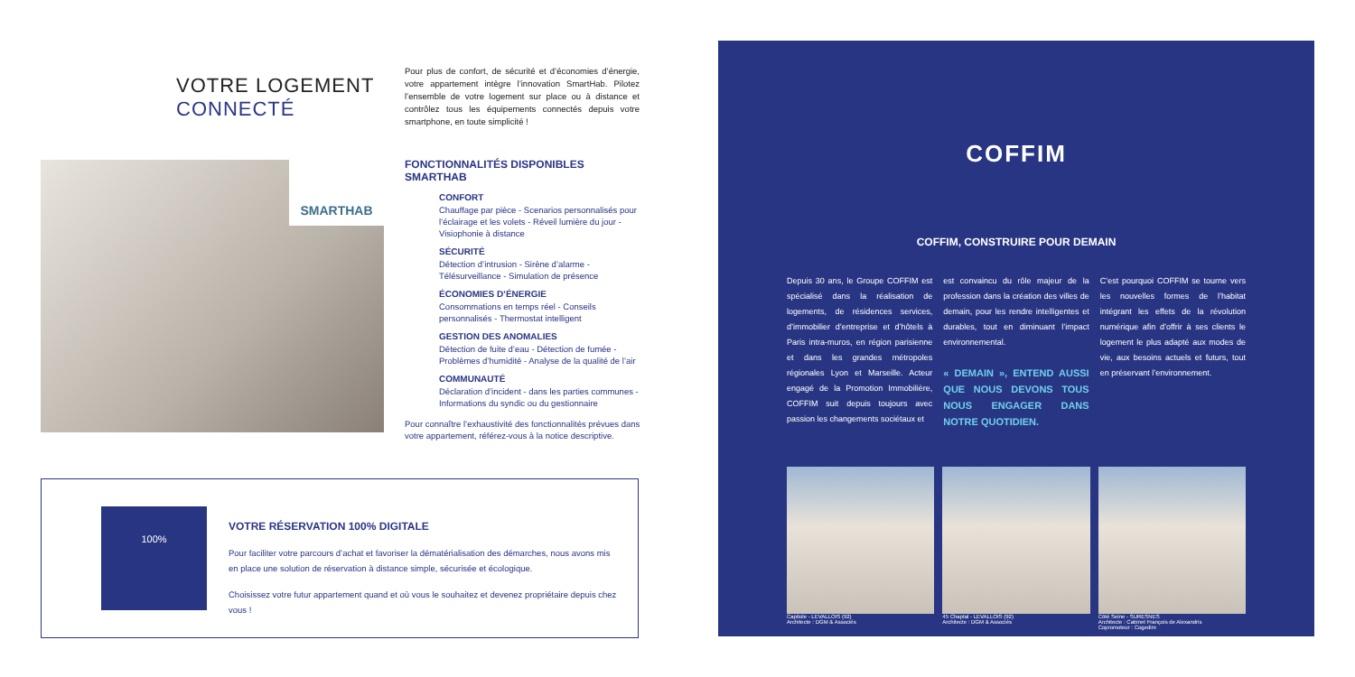VOTRE LOGEMENT
CONNECTÉ
Pour plus de confort, de sécurité et d’économies d’énergie, votre appartement intègre l’innovation SmartHab. Pilotez l’ensemble de votre logement sur place ou à distance et contrôlez tous les équipements connectés depuis votre smartphone, en toute simplicité !
SMARTHAB
FONCTIONNALITÉS DISPONIBLES SMARTHAB
CONFORT
Chauffage par pièce - Scenarios personnalisés pour l’éclairage et les volets - Réveil lumière du jour - Visiophonie à distance
SÉCURITÉ
Détection d’intrusion - Sirène d’alarme - Télésurveillance - Simulation de présence
ÉCONOMIES D’ÉNERGIE
Consommations en temps réel - Conseils personnalisés - Thermostat intelligent
GESTION DES ANOMALIES
Détection de fuite d’eau - Détection de fumée - Problèmes d’humidité - Analyse de la qualité de l’air
COMMUNAUTÉ
Déclaration d’incident - dans les parties communes - Informations du syndic ou du gestionnaire
Pour connaître l’exhaustivité des fonctionnalités prévues dans votre appartement, référez-vous à la notice descriptive.
100%
VOTRE RÉSERVATION 100% DIGITALE
Pour faciliter votre parcours d’achat et favoriser la dématérialisation des démarches, nous avons mis en place une solution de réservation à distance simple, sécurisée et écologique.
Choisissez votre futur appartement quand et où vous le souhaitez et devenez propriétaire depuis chez vous !
COFFIM
COFFIM, CONSTRUIRE POUR DEMAIN
Depuis 30 ans, le Groupe COFFIM est spécialisé dans la réalisation de logements, de résidences services, d’immobilier d’entreprise et d’hôtels à Paris intra-muros, en région parisienne et dans les grandes métropoles régionales Lyon et Marseille. Acteur engagé de la Promotion Immobilière, COFFIM suit depuis toujours avec passion les changements sociétaux et
est convaincu du rôle majeur de la profession dans la création des villes de demain, pour les rendre intelligentes et durables, tout en diminuant l’impact environnemental.
« DEMAIN », ENTEND AUSSI QUE NOUS DEVONS TOUS NOUS ENGAGER DANS NOTRE QUOTIDIEN.
C’est pourquoi COFFIM se tourne vers les nouvelles formes de l’habitat intégrant les effets de la révolution numérique afin d’offrir à ses clients le logement le plus adapté aux modes de vie, aux besoins actuels et futurs, tout en préservant l’environnement.
Capitole - LEVALLOIS (92)
Architecte : DGM & Associés
45 Chaptal - LEVALLOIS (92)
Architecte : DGM & Associés
Côté Seine - SURESNES
Architecte : Cabinet François de Alexandris
Copromoteur : Cogedim